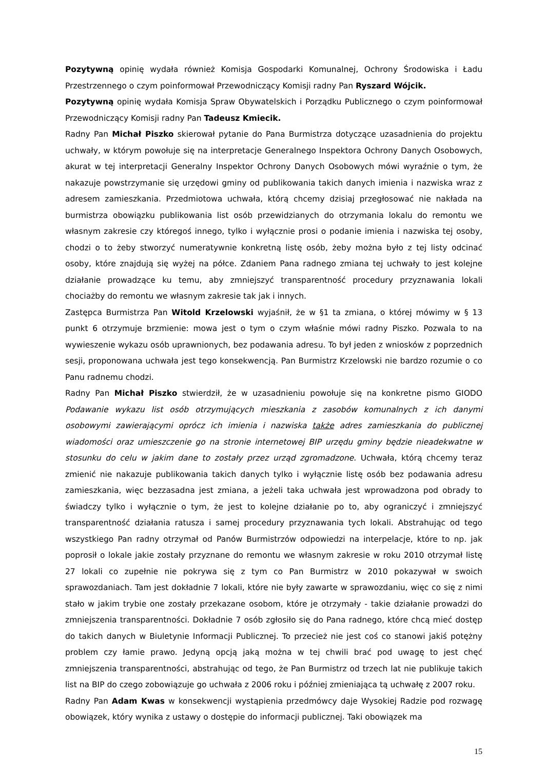Pozytywną opinię wydała również Komisja Gospodarki Komunalnej, Ochrony Środowiska i Ładu Przestrzennego o czym poinformował Przewodniczący Komisji radny Pan Ryszard Wójcik.
Pozytywną opinię wydała Komisja Spraw Obywatelskich i Porządku Publicznego o czym poinformował Przewodniczący Komisji radny Pan Tadeusz Kmiecik.
Radny Pan Michał Piszko skierował pytanie do Pana Burmistrza dotyczące uzasadnienia do projektu uchwały, w którym powołuje się na interpretacje Generalnego Inspektora Ochrony Danych Osobowych, akurat w tej interpretacji Generalny Inspektor Ochrony Danych Osobowych mówi wyraźnie o tym, że nakazuje powstrzymanie się urzędowi gminy od publikowania takich danych imienia i nazwiska wraz z adresem zamieszkania. Przedmiotowa uchwała, którą chcemy dzisiaj przegłosować nie nakłada na burmistrza obowiązku publikowania list osób przewidzianych do otrzymania lokalu do remontu we własnym zakresie czy któregoś innego, tylko i wyłącznie prosi o podanie imienia i nazwiska tej osoby, chodzi o to żeby stworzyć numeratywnie konkretną listę osób, żeby można było z tej listy odcinać osoby, które znajdują się wyżej na półce. Zdaniem Pana radnego zmiana tej uchwały to jest kolejne działanie prowadzące ku temu, aby zmniejszyć transparentność procedury przyznawania lokali chociażby do remontu we własnym zakresie tak jak i innych.
Zastępca Burmistrza Pan Witold Krzelowski wyjaśnił, że w §1 ta zmiana, o której mówimy w § 13 punkt 6 otrzymuje brzmienie: mowa jest o tym o czym właśnie mówi radny Piszko. Pozwala to na wywieszenie wykazu osób uprawnionych, bez podawania adresu. To był jeden z wniosków z poprzednich sesji, proponowana uchwała jest tego konsekwencją. Pan Burmistrz Krzelowski nie bardzo rozumie o co Panu radnemu chodzi.
Radny Pan Michał Piszko stwierdził, że w uzasadnieniu powołuje się na konkretne pismo GIODO Podawanie wykazu list osób otrzymujących mieszkania z zasobów komunalnych z ich danymi osobowymi zawierającymi oprócz ich imienia i nazwiska także adres zamieszkania do publicznej wiadomości oraz umieszczenie go na stronie internetowej BIP urzędu gminy będzie nieadekwatne w stosunku do celu w jakim dane to zostały przez urząd zgromadzone. Uchwała, którą chcemy teraz zmienić nie nakazuje publikowania takich danych tylko i wyłącznie listę osób bez podawania adresu zamieszkania, więc bezzasadna jest zmiana, a jeżeli taka uchwała jest wprowadzona pod obrady to świadczy tylko i wyłącznie o tym, że jest to kolejne działanie po to, aby ograniczyć i zmniejszyć transparentność działania ratusza i samej procedury przyznawania tych lokali. Abstrahując od tego wszystkiego Pan radny otrzymał od Panów Burmistrzów odpowiedzi na interpelacje, które to np. jak poprosił o lokale jakie zostały przyznane do remontu we własnym zakresie w roku 2010 otrzymał listę 27 lokali co zupełnie nie pokrywa się z tym co Pan Burmistrz w 2010 pokazywał w swoich sprawozdaniach. Tam jest dokładnie 7 lokali, które nie były zawarte w sprawozdaniu, więc co się z nimi stało w jakim trybie one zostały przekazane osobom, które je otrzymały - takie działanie prowadzi do zmniejszenia transparentności. Dokładnie 7 osób zgłosiło się do Pana radnego, które chcą mieć dostęp do takich danych w Biuletynie Informacji Publicznej. To przecież nie jest coś co stanowi jakiś potężny problem czy łamie prawo. Jedyną opcją jaką można w tej chwili brać pod uwagę to jest chęć zmniejszenia transparentności, abstrahując od tego, że Pan Burmistrz od trzech lat nie publikuje takich list na BIP do czego zobowiązuje go uchwała z 2006 roku i później zmieniająca tą uchwałę z 2007 roku.
Radny Pan Adam Kwas w konsekwencji wystąpienia przedmówcy daje Wysokiej Radzie pod rozwagę obowiązek, który wynika z ustawy o dostępie do informacji publicznej. Taki obowiązek ma
15